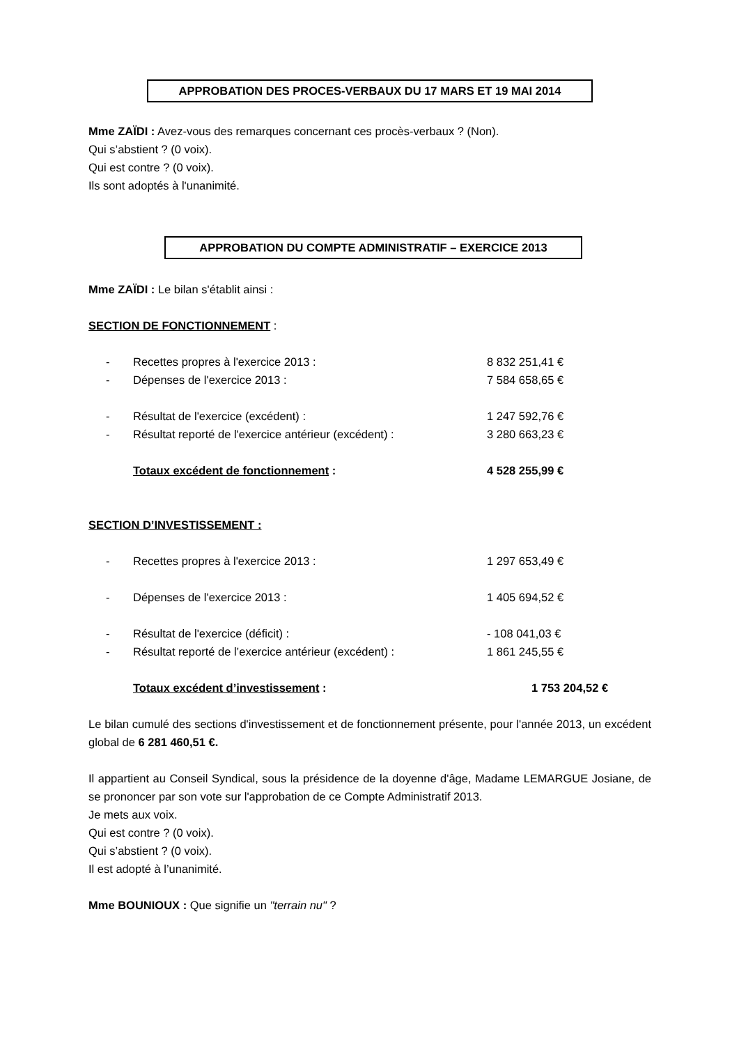APPROBATION DES PROCES-VERBAUX DU 17 MARS ET 19 MAI 2014
Mme ZAÏDI : Avez-vous des remarques concernant ces procès-verbaux ? (Non).
Qui s’abstient ? (0 voix).
Qui est contre ? (0 voix).
Ils sont adoptés à l'unanimité.
APPROBATION DU COMPTE ADMINISTRATIF – EXERCICE 2013
Mme ZAÏDI : Le bilan s'établit ainsi :
SECTION DE FONCTIONNEMENT :
- Recettes propres à l'exercice 2013 : 8 832 251,41 €
- Dépenses de l'exercice 2013 : 7 584 658,65 €
- Résultat de l'exercice (excédent) : 1 247 592,76 €
- Résultat reporté de l'exercice antérieur (excédent) : 3 280 663,23 €
Totaux excédent de fonctionnement : 4 528 255,99 €
SECTION D’INVESTISSEMENT :
- Recettes propres à l'exercice 2013 : 1 297 653,49 €
- Dépenses de l'exercice 2013 : 1 405 694,52 €
- Résultat de l'exercice (déficit) : - 108 041,03 €
- Résultat reporté de l’exercice antérieur (excédent) : 1 861 245,55 €
Totaux excédent d’investissement : 1 753 204,52 €
Le bilan cumulé des sections d'investissement et de fonctionnement présente, pour l'année 2013, un excédent global de 6 281 460,51 €.
Il appartient au Conseil Syndical, sous la présidence de la doyenne d'âge, Madame LEMARGUE Josiane, de se prononcer par son vote sur l'approbation de ce Compte Administratif 2013.
Je mets aux voix.
Qui est contre ? (0 voix).
Qui s’abstient ? (0 voix).
Il est adopté à l’unanimité.
Mme BOUNIOUX : Que signifie un "terrain nu" ?